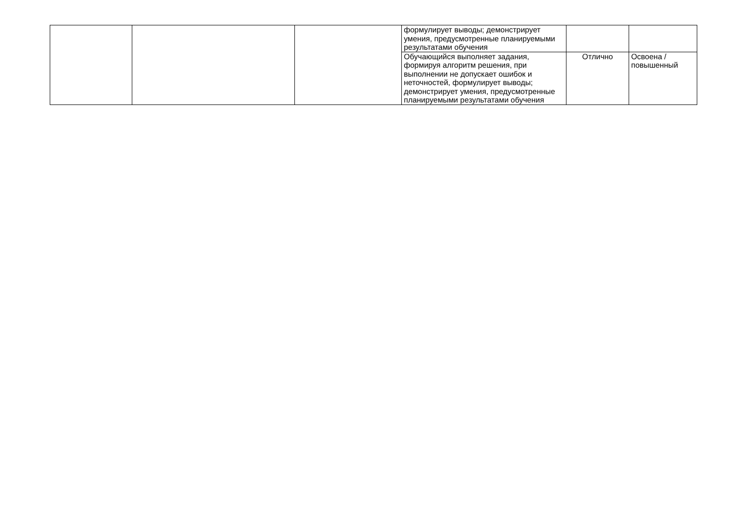| | | | формулирует выводы; демонстрирует умения, предусмотренные планируемыми результатами обучения | | |
| | | | Обучающийся выполняет задания, формируя алгоритм решения, при выполнении не допускает ошибок и неточностей, формулирует выводы; демонстрирует умения, предусмотренные планируемыми результатами обучения | Отлично | Освоена / повышенный |